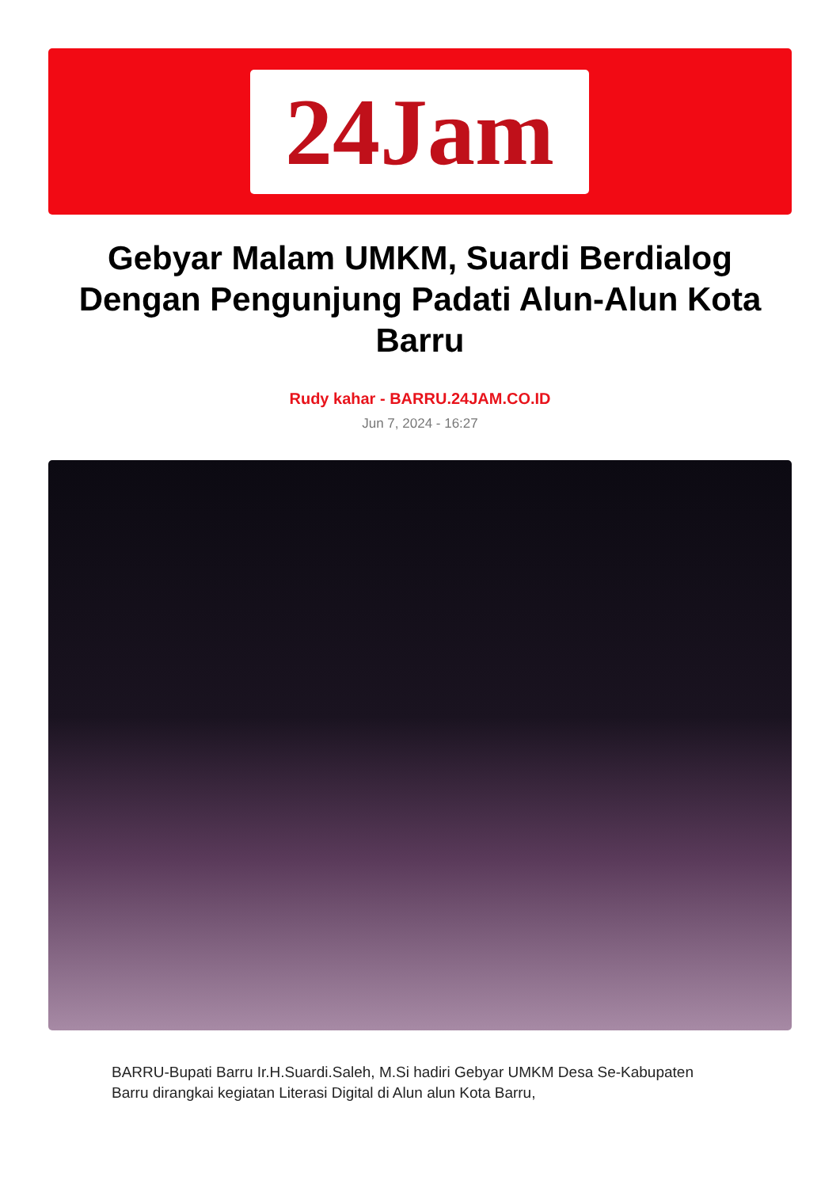24Jam
Gebyar Malam UMKM, Suardi Berdialog Dengan Pengunjung Padati Alun-Alun Kota Barru
Rudy kahar - BARRU.24JAM.CO.ID
Jun 7, 2024 - 16:27
BARRU-Bupati Barru Ir.H.Suardi.Saleh, M.Si hadiri Gebyar UMKM Desa Se-Kabupaten Barru dirangkai kegiatan Literasi Digital di Alun alun Kota Barru,